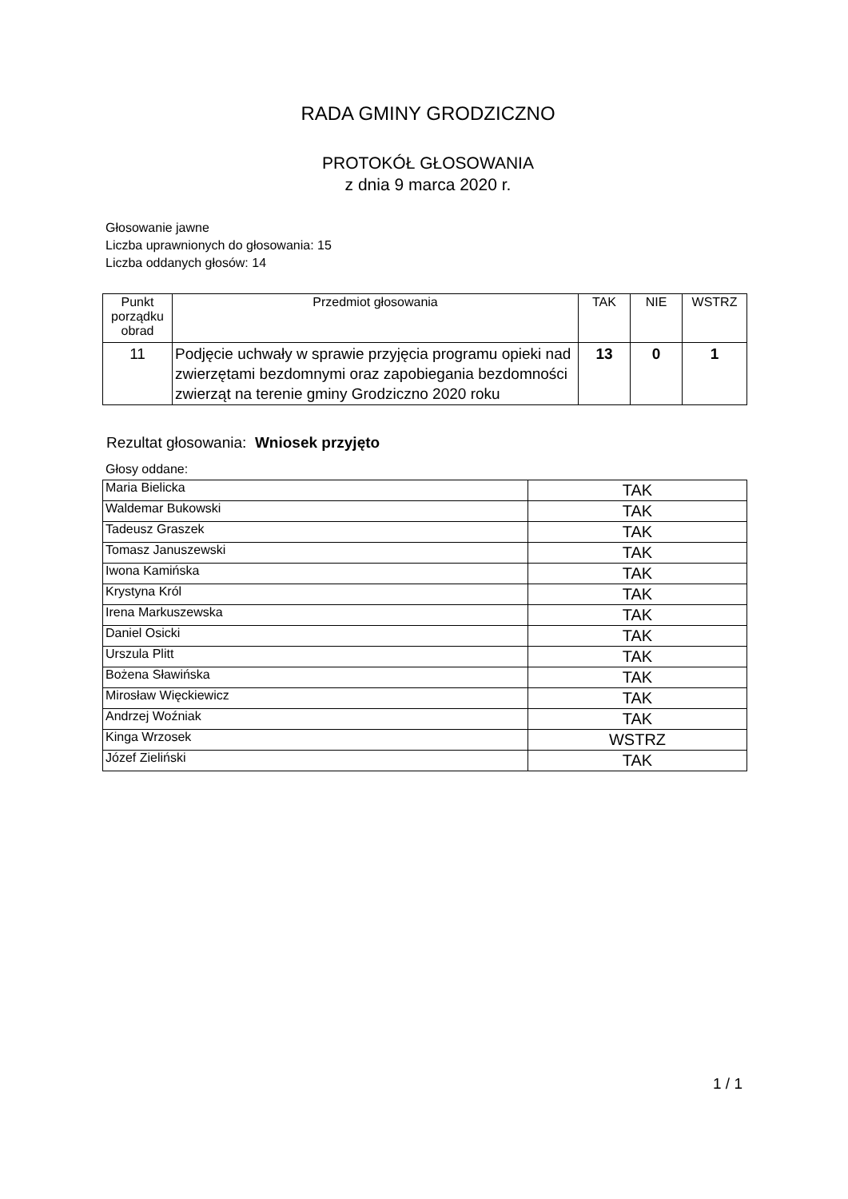RADA GMINY GRODZICZNO
PROTOKÓŁ GŁOSOWANIA
z dnia 9 marca 2020 r.
Głosowanie jawne
Liczba uprawnionych do głosowania: 15
Liczba oddanych głosów: 14
| Punkt porządku obrad | Przedmiot głosowania | TAK | NIE | WSTRZ |
| --- | --- | --- | --- | --- |
| 11 | Podjęcie uchwały w sprawie przyjęcia programu opieki nad zwierzętami bezdomnymi oraz zapobiegania bezdomności zwierząt na terenie gminy Grodziczno 2020 roku | 13 | 0 | 1 |
Rezultat głosowania: Wniosek przyjęto
Głosy oddane:
| Maria Bielicka | TAK |
| Waldemar Bukowski | TAK |
| Tadeusz Graszek | TAK |
| Tomasz Januszewski | TAK |
| Iwona Kamińska | TAK |
| Krystyna Król | TAK |
| Irena Markuszewska | TAK |
| Daniel Osicki | TAK |
| Urszula Plitt | TAK |
| Bożena Sławińska | TAK |
| Mirosław Więckiewicz | TAK |
| Andrzej Woźniak | TAK |
| Kinga Wrzosek | WSTRZ |
| Józef Zieliński | TAK |
1 / 1